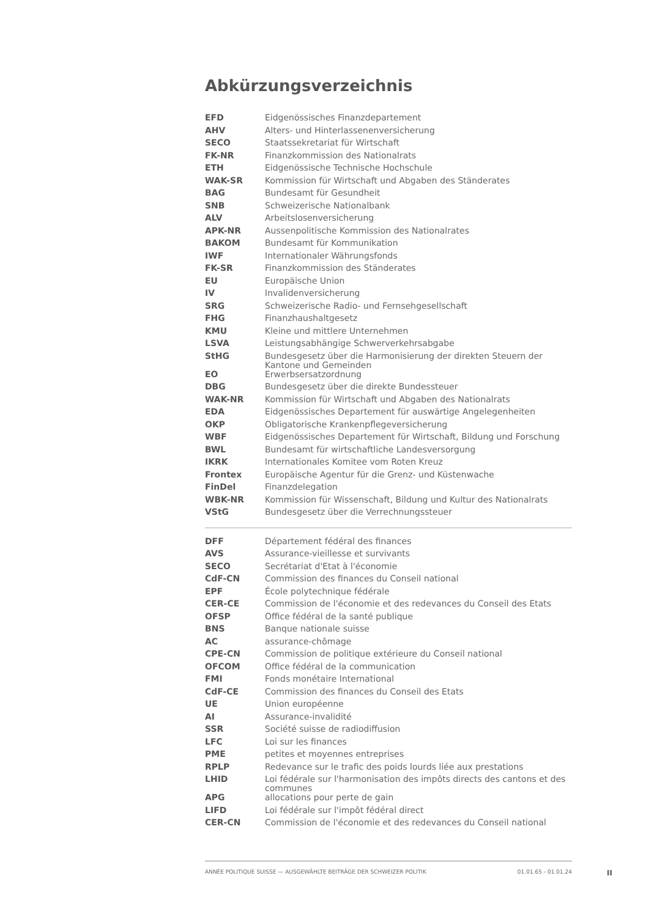Abkürzungsverzeichnis
| EFD | Eidgenössisches Finanzdepartement |
| AHV | Alters- und Hinterlassenenversicherung |
| SECO | Staatssekretariat für Wirtschaft |
| FK-NR | Finanzkommission des Nationalrats |
| ETH | Eidgenössische Technische Hochschule |
| WAK-SR | Kommission für Wirtschaft und Abgaben des Ständerates |
| BAG | Bundesamt für Gesundheit |
| SNB | Schweizerische Nationalbank |
| ALV | Arbeitslosenversicherung |
| APK-NR | Aussenpolitische Kommission des Nationalrates |
| BAKOM | Bundesamt für Kommunikation |
| IWF | Internationaler Währungsfonds |
| FK-SR | Finanzkommission des Ständerates |
| EU | Europäische Union |
| IV | Invalidenversicherung |
| SRG | Schweizerische Radio- und Fernsehgesellschaft |
| FHG | Finanzhaushaltgesetz |
| KMU | Kleine und mittlere Unternehmen |
| LSVA | Leistungsabhängige Schwerverkehrsabgabe |
| StHG | Bundesgesetz über die Harmonisierung der direkten Steuern der Kantone und Gemeinden |
| EO | Erwerbsersatzordnung |
| DBG | Bundesgesetz über die direkte Bundessteuer |
| WAK-NR | Kommission für Wirtschaft und Abgaben des Nationalrats |
| EDA | Eidgenössisches Departement für auswärtige Angelegenheiten |
| OKP | Obligatorische Krankenpflegeversicherung |
| WBF | Eidgenössisches Departement für Wirtschaft, Bildung und Forschung |
| BWL | Bundesamt für wirtschaftliche Landesversorgung |
| IKRK | Internationales Komitee vom Roten Kreuz |
| Frontex | Europäische Agentur für die Grenz- und Küstenwache |
| FinDel | Finanzdelegation |
| WBK-NR | Kommission für Wissenschaft, Bildung und Kultur des Nationalrats |
| VStG | Bundesgesetz über die Verrechnungssteuer |
| DFF | Département fédéral des finances |
| AVS | Assurance-vieillesse et survivants |
| SECO | Secrétariat d'Etat à l'économie |
| CdF-CN | Commission des finances du Conseil national |
| EPF | École polytechnique fédérale |
| CER-CE | Commission de l'économie et des redevances du Conseil des Etats |
| OFSP | Office fédéral de la santé publique |
| BNS | Banque nationale suisse |
| AC | assurance-chômage |
| CPE-CN | Commission de politique extérieure du Conseil national |
| OFCOM | Office fédéral de la communication |
| FMI | Fonds monétaire International |
| CdF-CE | Commission des finances du Conseil des Etats |
| UE | Union européenne |
| AI | Assurance-invalidité |
| SSR | Société suisse de radiodiffusion |
| LFC | Loi sur les finances |
| PME | petites et moyennes entreprises |
| RPLP | Redevance sur le trafic des poids lourds liée aux prestations |
| LHID | Loi fédérale sur l'harmonisation des impôts directs des cantons et des communes |
| APG | allocations pour perte de gain |
| LIFD | Loi fédérale sur l'impôt fédéral direct |
| CER-CN | Commission de l'économie et des redevances du Conseil national |
ANNÉE POLITIQUE SUISSE — AUSGEWÄHLTE BEITRÄGE DER SCHWEIZER POLITIK 01.01.65 - 01.01.24
II